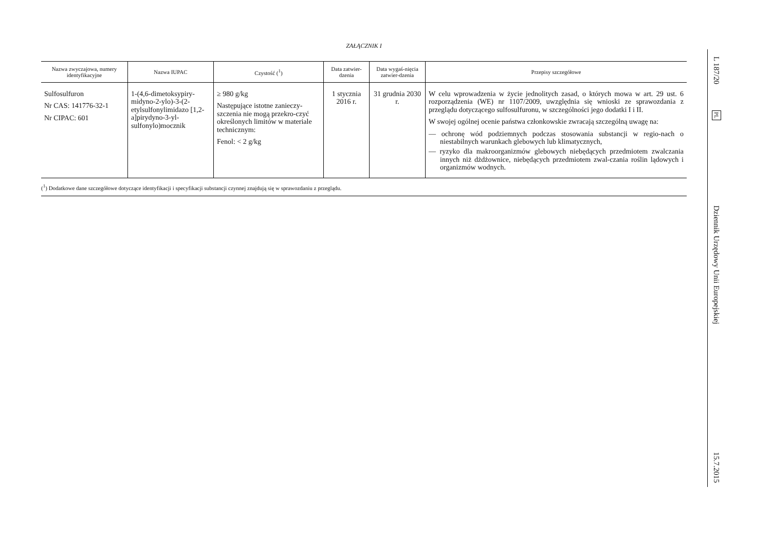ZAŁĄCZNIK I
| Nazwa zwyczajowa, numery identyfikacyjne | Nazwa IUPAC | Czystość (<sup>1</sup>) | Data zatwier-dzenia | Data wygaś-nięcia zatwier-dzenia | Przepisy szczegółowe |
| --- | --- | --- | --- | --- | --- |
| Sulfosulfuron Nr CAS: 141776-32-1 Nr CIPAC: 601 | 1-(4,6-dimetoksypiry-midyno-2-ylo)-3-(2-etylsulfonylimidazo [1,2-a]pirydyno-3-yl-sulfonylo)mocznik | ≥ 980 g/kg Następujące istotne zanieczy-szczenia nie mogą przekro-czyć określonych limitów w materiale technicznym: Fenol: < 2 g/kg | 1 stycznia 2016 r. | 31 grudnia 2030 r. | W celu wprowadzenia w życie jednolitych zasad, o których mowa w art. 29 ust. 6 rozporządzenia (WE) nr 1107/2009, uwzględnia się wnioski ze sprawozdania z przeglądu dotyczącego sulfosulfuronu, w szczególności jego dodatki I i II. W swojej ogólnej ocenie państwa członkowskie zwracają szczególną uwagę na: — ochronę wód podziemnych podczas stosowania substancji w regio-nach o niestabilnych warunkach glebowych lub klimatycznych, — ryzyko dla makroorganizmów glebowych niebędących przedmiotem zwalczania innych niż dżdżownice, niebędących przedmiotem zwal-czania roślin lądowych i organizmów wodnych. |
(<sup>1</sup>) Dodatkowe dane szczegółowe dotyczące identyfikacji i specyfikacji substancji czynnej znajdują się w sprawozdaniu z przeglądu.
L 187/20
PL
Dziennik Urzędowy Unii Europejskiej
15.7.2015